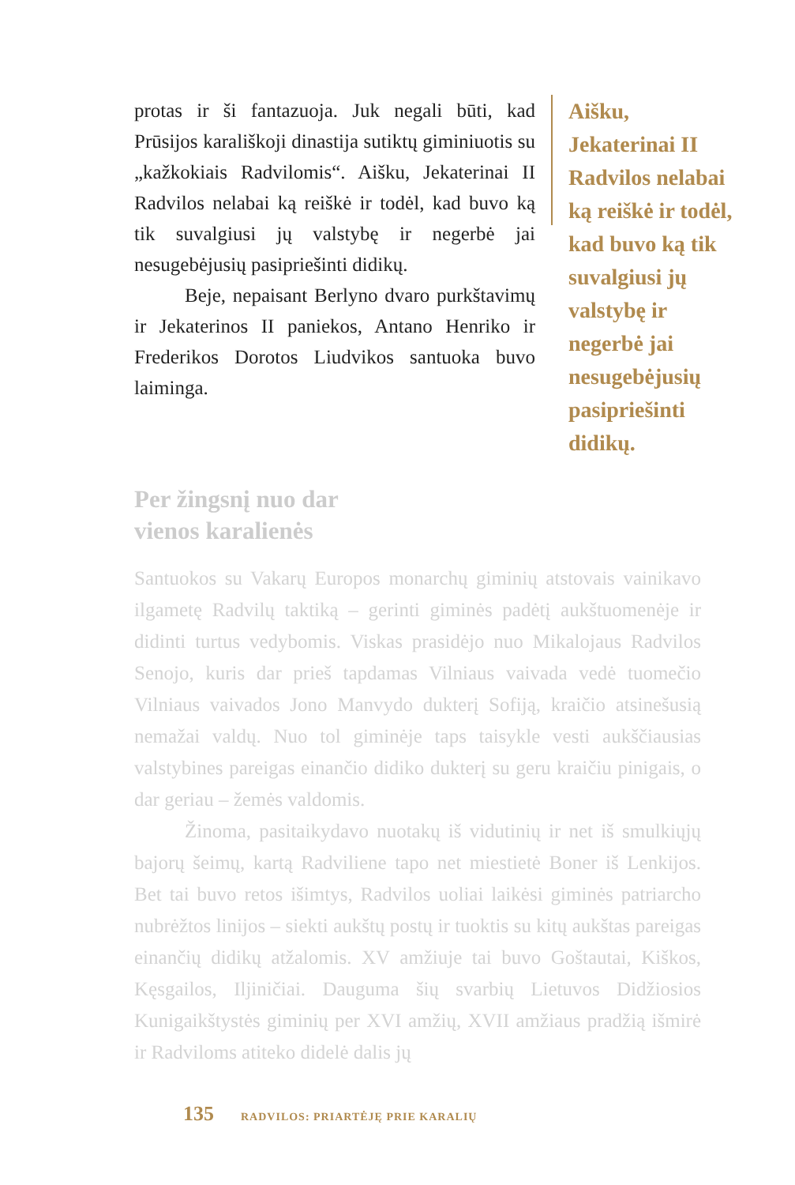protas ir ši fantazuoja. Juk negali būti, kad Prūsijos karališkoji dinastija sutiktų giminiuotis su „kažkokiais Radvilomis“. Aišku, Jekaterinai II Radvilos nelabai ką reiškė ir todėl, kad buvo ką tik suvalgiusi jų valstybę ir negerbė jai nesugebėjusių pasipriešinti didikų.
Beje, nepaisant Berlyno dvaro purkštavimų ir Jekaterinos II paniekos, Antano Henriko ir Frederikos Dorotos Liudvikos santuoka buvo laiminga.
Aišku, Jekaterinai II Radvilos nelabai ką reiškė ir todėl, kad buvo ką tik suvalgiusi jų valstybę ir negerbė jai nesugebėjusių pasipriešinti didikų.
Per žingsnį nuo dar
vienos karalienės
Santuokos su Vakarų Europos monarchų giminių atstovais vainikavo ilgametę Radvilų taktiką – gerinti giminės padėtį aukštuomenėje ir didinti turtus vedybomis. Viskas prasidėjo nuo Mikalojaus Radvilos Senojo, kuris dar prieš tapdamas Vilniaus vaivada vedė tuomečio Vilniaus vaivados Jono Manvydo dukterį Sofiją, kraičio atsinešusią nemažai valdų. Nuo tol giminėje taps taisykle vesti aukščiausias valstybines pareigas einančio didiko dukterį su geru kraičiu pinigais, o dar geriau – žemės valdomis.
Žinoma, pasitaikydavo nuotakų iš vidutinių ir net iš smulkiųjų bajorų šeimų, kartą Radviliene tapo net miestietė Boner iš Lenkijos. Bet tai buvo retos išimtys, Radvilos uoliai laikėsi giminės patriarcho nubrėžtos linijos – siekti aukštų postų ir tuoktis su kitų aukštas pareigas einančių didikų atžalomis. XV amžiuje tai buvo Goštautai, Kiškos, Kęsgailos, Iljiničiai. Dauguma šių svarbių Lietuvos Didžiosios Kunigaikštystės giminių per XVI amžių, XVII amžiaus pradžią išmirė ir Radviloms atiteko didelė dalis jų
135 RADVILOS: PRIARTĖJĘ PRIE KARALIŲ